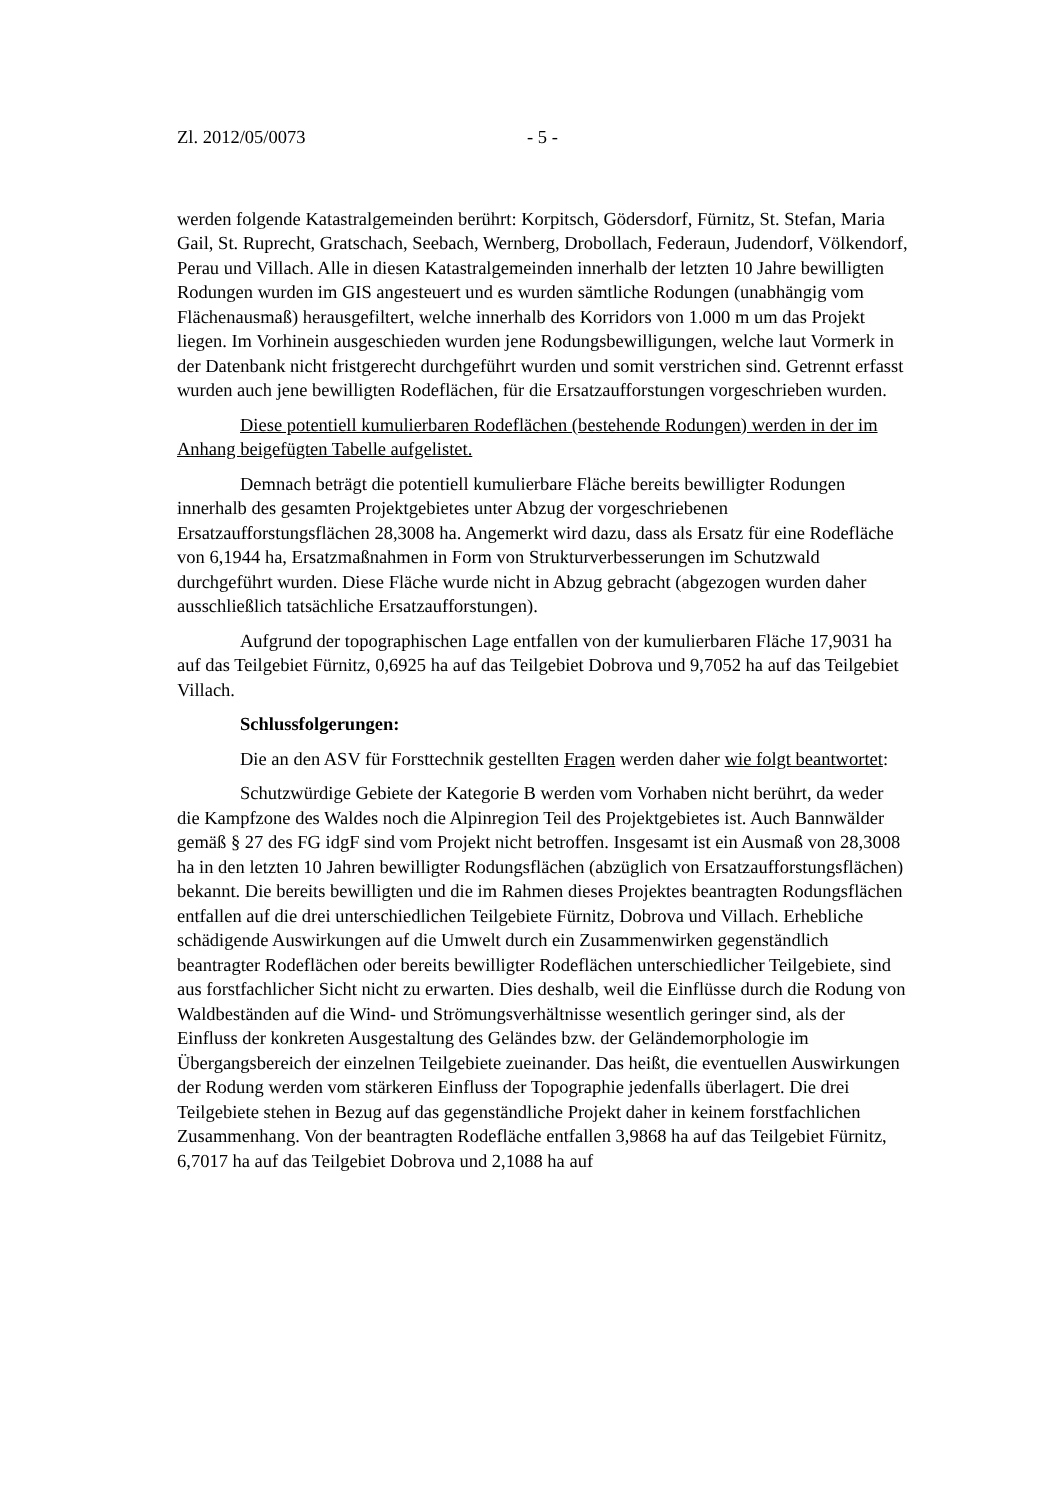Zl. 2012/05/0073 - 5 -
werden folgende Katastralgemeinden berührt: Korpitsch, Gödersdorf, Fürnitz, St. Stefan, Maria Gail, St. Ruprecht, Gratschach, Seebach, Wernberg, Drobollach, Federaun, Judendorf, Völkendorf, Perau und Villach. Alle in diesen Katastralgemeinden innerhalb der letzten 10 Jahre bewilligten Rodungen wurden im GIS angesteuert und es wurden sämtliche Rodungen (unabhängig vom Flächenausmaß) herausgefiltert, welche innerhalb des Korridors von 1.000 m um das Projekt liegen. Im Vorhinein ausgeschieden wurden jene Rodungsbewilligungen, welche laut Vormerk in der Datenbank nicht fristgerecht durchgeführt wurden und somit verstrichen sind. Getrennt erfasst wurden auch jene bewilligten Rodeflächen, für die Ersatzaufforstungen vorgeschrieben wurden.
Diese potentiell kumulierbaren Rodeflächen (bestehende Rodungen) werden in der im Anhang beigefügten Tabelle aufgelistet.
Demnach beträgt die potentiell kumulierbare Fläche bereits bewilligter Rodungen innerhalb des gesamten Projektgebietes unter Abzug der vorgeschriebenen Ersatzaufforstungsflächen 28,3008 ha. Angemerkt wird dazu, dass als Ersatz für eine Rodefläche von 6,1944 ha, Ersatzmaßnahmen in Form von Strukturverbesserungen im Schutzwald durchgeführt wurden. Diese Fläche wurde nicht in Abzug gebracht (abgezogen wurden daher ausschließlich tatsächliche Ersatzaufforstungen).
Aufgrund der topographischen Lage entfallen von der kumulierbaren Fläche 17,9031 ha auf das Teilgebiet Fürnitz, 0,6925 ha auf das Teilgebiet Dobrova und 9,7052 ha auf das Teilgebiet Villach.
Schlussfolgerungen:
Die an den ASV für Forsttechnik gestellten Fragen werden daher wie folgt beantwortet:
Schutzwürdige Gebiete der Kategorie B werden vom Vorhaben nicht berührt, da weder die Kampfzone des Waldes noch die Alpinregion Teil des Projektgebietes ist. Auch Bannwälder gemäß § 27 des FG idgF sind vom Projekt nicht betroffen. Insgesamt ist ein Ausmaß von 28,3008 ha in den letzten 10 Jahren bewilligter Rodungsflächen (abzüglich von Ersatzaufforstungsflächen) bekannt. Die bereits bewilligten und die im Rahmen dieses Projektes beantragten Rodungsflächen entfallen auf die drei unterschiedlichen Teilgebiete Fürnitz, Dobrova und Villach. Erhebliche schädigende Auswirkungen auf die Umwelt durch ein Zusammenwirken gegenständlich beantragter Rodeflächen oder bereits bewilligter Rodeflächen unterschiedlicher Teilgebiete, sind aus forstfachlicher Sicht nicht zu erwarten. Dies deshalb, weil die Einflüsse durch die Rodung von Waldbeständen auf die Wind- und Strömungsverhältnisse wesentlich geringer sind, als der Einfluss der konkreten Ausgestaltung des Geländes bzw. der Geländemorphologie im Übergangsbereich der einzelnen Teilgebiete zueinander. Das heißt, die eventuellen Auswirkungen der Rodung werden vom stärkeren Einfluss der Topographie jedenfalls überlagert. Die drei Teilgebiete stehen in Bezug auf das gegenständliche Projekt daher in keinem forstfachlichen Zusammenhang. Von der beantragten Rodefläche entfallen 3,9868 ha auf das Teilgebiet Fürnitz, 6,7017 ha auf das Teilgebiet Dobrova und 2,1088 ha auf